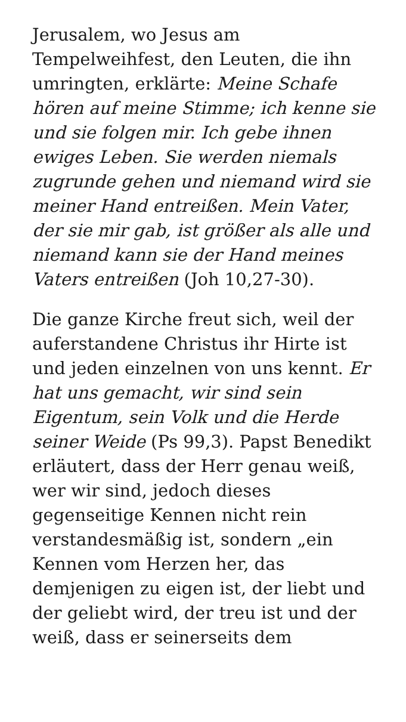Jerusalem, wo Jesus am Tempelweihfest, den Leuten, die ihn umringten, erklärte: Meine Schafe hören auf meine Stimme; ich kenne sie und sie folgen mir. Ich gebe ihnen ewiges Leben. Sie werden niemals zugrunde gehen und niemand wird sie meiner Hand entreißen. Mein Vater, der sie mir gab, ist größer als alle und niemand kann sie der Hand meines Vaters entreißen (Joh 10,27-30).
Die ganze Kirche freut sich, weil der auferstandene Christus ihr Hirte ist und jeden einzelnen von uns kennt. Er hat uns gemacht, wir sind sein Eigentum, sein Volk und die Herde seiner Weide (Ps 99,3). Papst Benedikt erläutert, dass der Herr genau weiß, wer wir sind, jedoch dieses gegenseitige Kennen nicht rein verstandesmäßig ist, sondern „ein Kennen vom Herzen her, das demjenigen zu eigen ist, der liebt und der geliebt wird, der treu ist und der weiß, dass er seinerseits dem